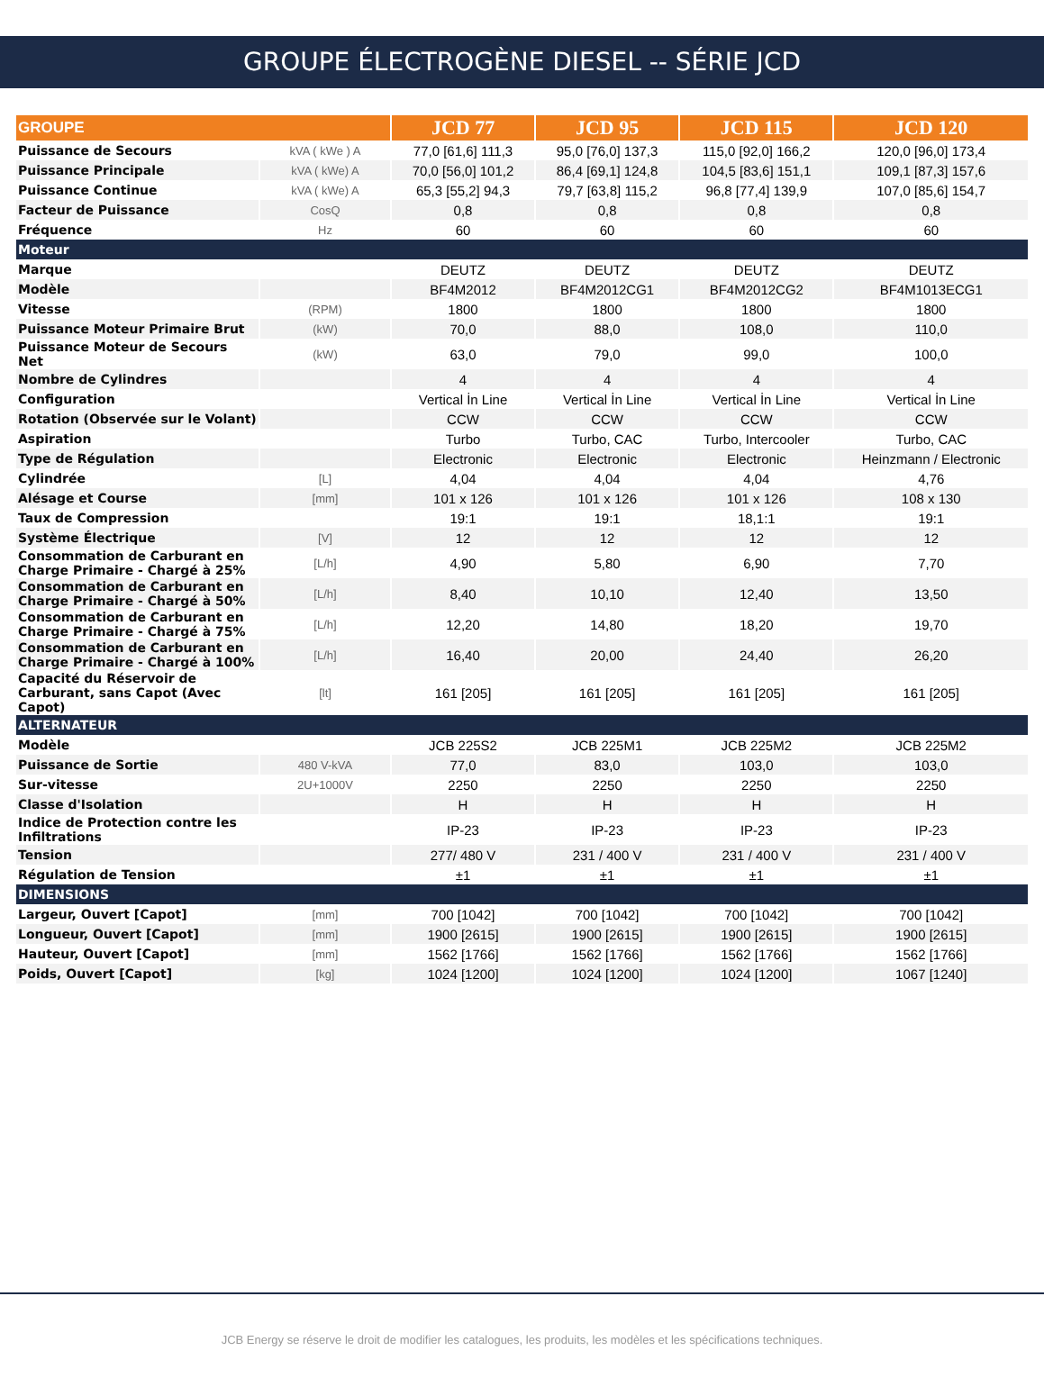GROUPE ÉLECTROGÈNE DIESEL -- SÉRIE JCD
| GROUPE | | JCD 77 | JCD 95 | JCD 115 | JCD 120 |
| --- | --- | --- | --- | --- | --- |
| Puissance de Secours | kVA ( kWe ) A | 77,0 [61,6] 111,3 | 95,0 [76,0] 137,3 | 115,0 [92,0] 166,2 | 120,0 [96,0] 173,4 |
| Puissance Principale | kVA ( kWe) A | 70,0 [56,0] 101,2 | 86,4 [69,1] 124,8 | 104,5 [83,6] 151,1 | 109,1 [87,3] 157,6 |
| Puissance Continue | kVA ( kWe) A | 65,3 [55,2] 94,3 | 79,7 [63,8] 115,2 | 96,8 [77,4] 139,9 | 107,0 [85,6] 154,7 |
| Facteur de Puissance | CosQ | 0,8 | 0,8 | 0,8 | 0,8 |
| Fréquence | Hz | 60 | 60 | 60 | 60 |
| Moteur | | | | | |
| Marque | | DEUTZ | DEUTZ | DEUTZ | DEUTZ |
| Modèle | | BF4M2012 | BF4M2012CG1 | BF4M2012CG2 | BF4M1013ECG1 |
| Vitesse | (RPM) | 1800 | 1800 | 1800 | 1800 |
| Puissance Moteur Primaire Brut | (kW) | 70,0 | 88,0 | 108,0 | 110,0 |
| Puissance Moteur de Secours Net | (kW) | 63,0 | 79,0 | 99,0 | 100,0 |
| Nombre de Cylindres | | 4 | 4 | 4 | 4 |
| Configuration | | Vertical İn Line | Vertical İn Line | Vertical İn Line | Vertical İn Line |
| Rotation (Observée sur le Volant) | | CCW | CCW | CCW | CCW |
| Aspiration | | Turbo | Turbo, CAC | Turbo, Intercooler | Turbo, CAC |
| Type de Régulation | | Electronic | Electronic | Electronic | Heinzmann / Electronic |
| Cylindrée | [L] | 4,04 | 4,04 | 4,04 | 4,76 |
| Alésage et Course | [mm] | 101 x 126 | 101 x 126 | 101 x 126 | 108 x 130 |
| Taux de Compression | | 19:1 | 19:1 | 18,1:1 | 19:1 |
| Système Électrique | [V] | 12 | 12 | 12 | 12 |
| Consommation de Carburant en Charge Primaire - Chargé à 25% | [L/h] | 4,90 | 5,80 | 6,90 | 7,70 |
| Consommation de Carburant en Charge Primaire - Chargé à 50% | [L/h] | 8,40 | 10,10 | 12,40 | 13,50 |
| Consommation de Carburant en Charge Primaire - Chargé à 75% | [L/h] | 12,20 | 14,80 | 18,20 | 19,70 |
| Consommation de Carburant en Charge Primaire - Chargé à 100% | [L/h] | 16,40 | 20,00 | 24,40 | 26,20 |
| Capacité du Réservoir de Carburant, sans Capot (Avec Capot) | [lt] | 161 [205] | 161 [205] | 161 [205] | 161 [205] |
| ALTERNATEUR | | | | | |
| Modèle | | JCB 225S2 | JCB 225M1 | JCB 225M2 | JCB 225M2 |
| Puissance de Sortie | 480 V-kVA | 77,0 | 83,0 | 103,0 | 103,0 |
| Sur-vitesse | 2U+1000V | 2250 | 2250 | 2250 | 2250 |
| Classe d'Isolation | | H | H | H | H |
| Indice de Protection contre les Infiltrations | | IP-23 | IP-23 | IP-23 | IP-23 |
| Tension | | 277/ 480 V | 231 / 400 V | 231 / 400 V | 231 / 400 V |
| Régulation de Tension | | ±1 | ±1 | ±1 | ±1 |
| DIMENSIONS | | | | | |
| Largeur, Ouvert [Capot] | [mm] | 700 [1042] | 700 [1042] | 700 [1042] | 700 [1042] |
| Longueur, Ouvert [Capot] | [mm] | 1900 [2615] | 1900 [2615] | 1900 [2615] | 1900 [2615] |
| Hauteur, Ouvert [Capot] | [mm] | 1562 [1766] | 1562 [1766] | 1562 [1766] | 1562 [1766] |
| Poids, Ouvert [Capot] | [kg] | 1024 [1200] | 1024 [1200] | 1024 [1200] | 1067 [1240] |
JCB Energy se réserve le droit de modifier les catalogues, les produits, les modèles et les spécifications techniques.